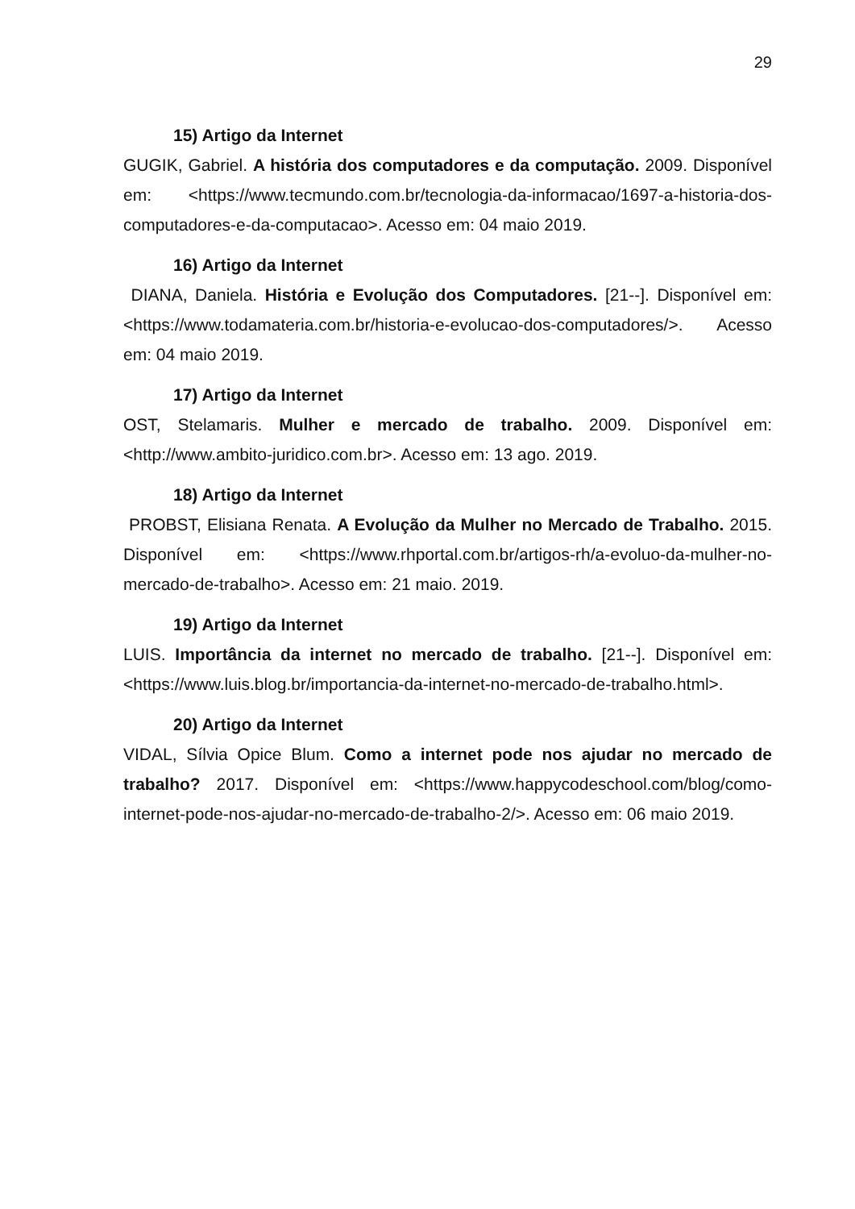29
15) Artigo da Internet
GUGIK, Gabriel. A história dos computadores e da computação. 2009. Disponível em: <https://www.tecmundo.com.br/tecnologia-da-informacao/1697-a-historia-dos-computadores-e-da-computacao>. Acesso em: 04 maio 2019.
16) Artigo da Internet
DIANA, Daniela. História e Evolução dos Computadores. [21--]. Disponível em: <https://www.todamateria.com.br/historia-e-evolucao-dos-computadores/>. Acesso em: 04 maio 2019.
17) Artigo da Internet
OST, Stelamaris. Mulher e mercado de trabalho. 2009. Disponível em: <http://www.ambito-juridico.com.br>. Acesso em: 13 ago. 2019.
18) Artigo da Internet
PROBST, Elisiana Renata. A Evolução da Mulher no Mercado de Trabalho. 2015. Disponível em: <https://www.rhportal.com.br/artigos-rh/a-evoluo-da-mulher-no-mercado-de-trabalho>. Acesso em: 21 maio. 2019.
19) Artigo da Internet
LUIS. Importância da internet no mercado de trabalho. [21--]. Disponível em: <https://www.luis.blog.br/importancia-da-internet-no-mercado-de-trabalho.html>.
20) Artigo da Internet
VIDAL, Sílvia Opice Blum. Como a internet pode nos ajudar no mercado de trabalho? 2017. Disponível em: <https://www.happycodeschool.com/blog/como-internet-pode-nos-ajudar-no-mercado-de-trabalho-2/>. Acesso em: 06 maio 2019.